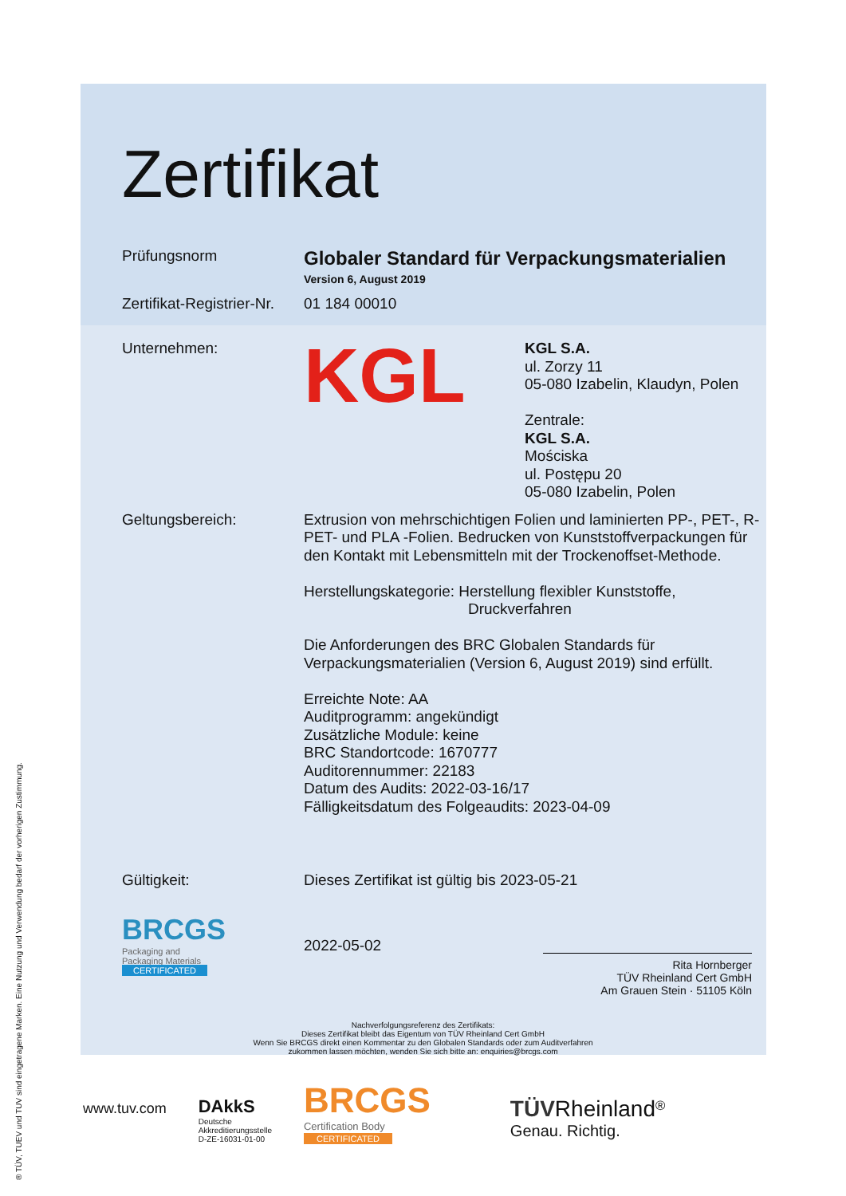Zertifikat
Prüfungsnorm
Globaler Standard für Verpackungsmaterialien
Version 6, August 2019
Zertifikat-Registrier-Nr.
01 184 00010
Unternehmen:
KGL
KGL S.A.
ul. Zorzy 11
05-080 Izabelin, Klaudyn, Polen
Zentrale:
KGL S.A.
Mościska
ul. Postępu 20
05-080 Izabelin, Polen
Geltungsbereich: Extrusion von mehrschichtigen Folien und laminierten PP-, PET-, R-PET- und PLA -Folien. Bedrucken von Kunststoffverpackungen für den Kontakt mit Lebensmitteln mit der Trockenoffset-Methode.
Herstellungskategorie: Herstellung flexibler Kunststoffe,
Druckverfahren
Die Anforderungen des BRC Globalen Standards für Verpackungsmaterialien (Version 6, August 2019) sind erfüllt.
Erreichte Note: AA
Auditprogramm: angekündigt
Zusätzliche Module: keine
BRC Standortcode: 1670777
Auditorennummer: 22183
Datum des Audits: 2022-03-16/17
Fälligkeitsdatum des Folgeaudits: 2023-04-09
Gültigkeit: Dieses Zertifikat ist gültig bis 2023-05-21
BRCGS
Packaging and
Packaging Materials
CERTIFICATED
2022-05-02
Rita Hornberger
TÜV Rheinland Cert GmbH
Am Grauen Stein · 51105 Köln
Nachverfolgungsreferenz des Zertifikats:
Dieses Zertifikat bleibt das Eigentum von TÜV Rheinland Cert GmbH
Wenn Sie BRCGS direkt einen Kommentar zu den Globalen Standards oder zum Auditverfahren
zukommen lassen möchten, wenden Sie sich bitte an: enquiries@brcgs.com
www.tuv.com
DAkkS
Deutsche
Akkreditierungsstelle
D-ZE-16031-01-00
BRCGS
Certification Body
CERTIFICATED
TÜV Rheinland<sup>®</sup>
Genau. Richtig.
® TÜV, TUEV und TUV sind eingetragene Marken. Eine Nutzung und Verwendung bedarf der vorherigen Zustimmung.